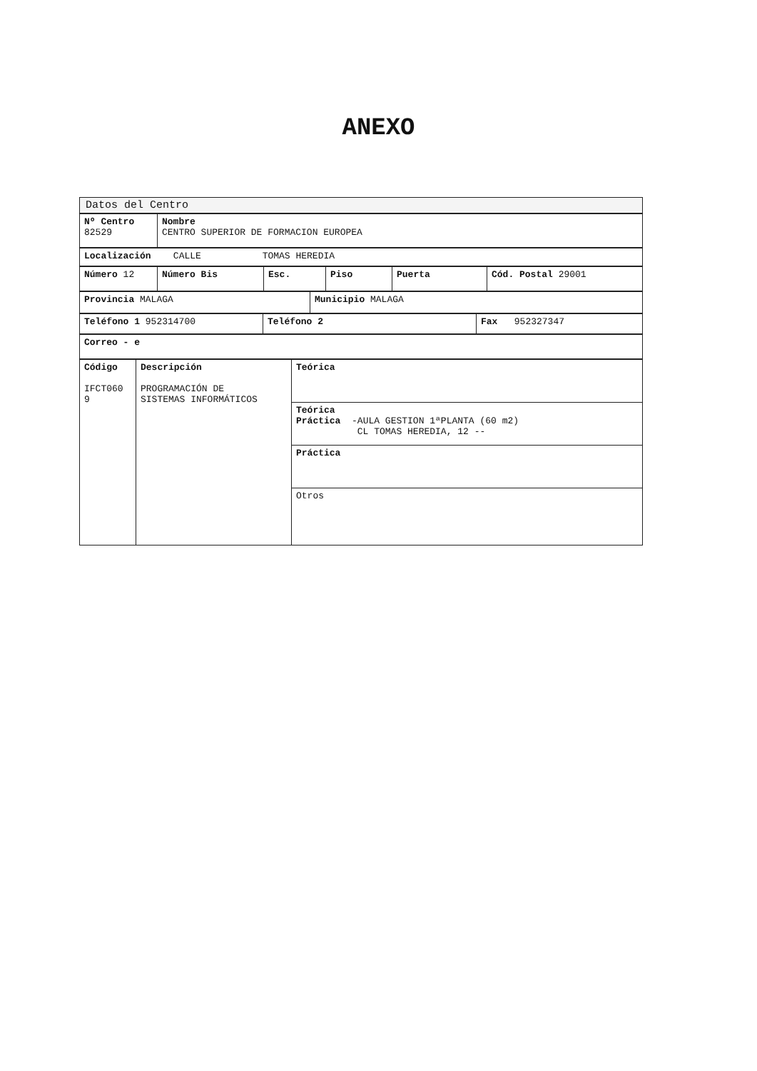ANEXO
| Datos del Centro |
| Nº Centro 82529 | Nombre CENTRO SUPERIOR DE FORMACION EUROPEA |
| Localización CALLE TOMAS HEREDIA |
| Número 12 | Número Bis | Esc. | Piso | Puerta | Cód. Postal 29001 |
| Provincia MALAGA | Municipio MALAGA |
| Teléfono 1 952314700 | Teléfono 2 | Fax 952327347 |
| Correo - e |
| Código IFCT060 9 | Descripción PROGRAMACIÓN DE SISTEMAS INFORMÁTICOS | Teórica |
| | | Teórica Práctica -AULA GESTION 1ªPLANTA (60 m2) CL TOMAS HEREDIA, 12 -- |
| | | Práctica |
| | | Otros |